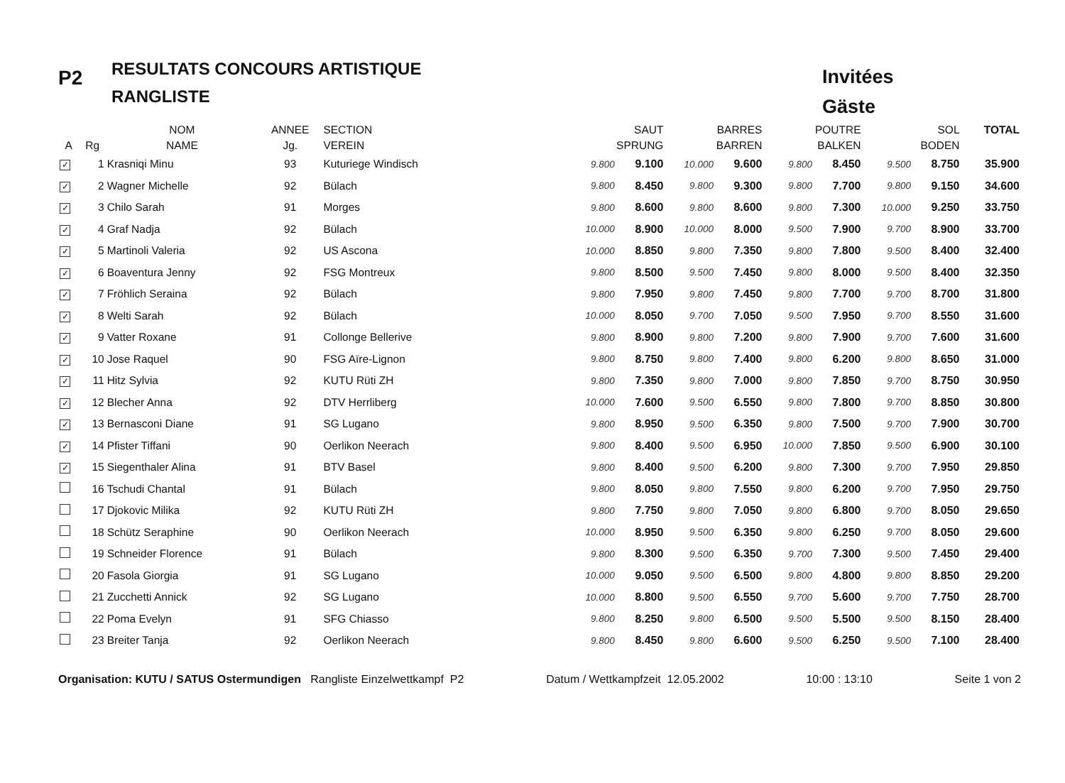P2
RESULTATS CONCOURS ARTISTIQUE
RANGLISTE
Invitées
Gäste
| | | NOM | ANNEE | SECTION | SAUT | | BARRES | | POUTRE | | SOL | | TOTAL |
| --- | --- | --- | --- | --- | --- | --- | --- | --- | --- | --- | --- | --- | --- |
| A | Rg | NAME | Jg. | VEREIN | SPRUNG | | BARREN | | BALKEN | | BODEN | | |
| ✓ | 1 | Krasniqi Minu | 93 | Kuturiege Windisch | 9.800 | 9.100 | 10.000 | 9.600 | 9.800 | 8.450 | 9.500 | 8.750 | 35.900 |
| ✓ | 2 | Wagner Michelle | 92 | Bülach | 9.800 | 8.450 | 9.800 | 9.300 | 9.800 | 7.700 | 9.800 | 9.150 | 34.600 |
| ✓ | 3 | Chilo Sarah | 91 | Morges | 9.800 | 8.600 | 9.800 | 8.600 | 9.800 | 7.300 | 10.000 | 9.250 | 33.750 |
| ✓ | 4 | Graf Nadja | 92 | Bülach | 10.000 | 8.900 | 10.000 | 8.000 | 9.500 | 7.900 | 9.700 | 8.900 | 33.700 |
| ✓ | 5 | Martinoli Valeria | 92 | US Ascona | 10.000 | 8.850 | 9.800 | 7.350 | 9.800 | 7.800 | 9.500 | 8.400 | 32.400 |
| ✓ | 6 | Boaventura Jenny | 92 | FSG Montreux | 9.800 | 8.500 | 9.500 | 7.450 | 9.800 | 8.000 | 9.500 | 8.400 | 32.350 |
| ✓ | 7 | Fröhlich Seraina | 92 | Bülach | 9.800 | 7.950 | 9.800 | 7.450 | 9.800 | 7.700 | 9.700 | 8.700 | 31.800 |
| ✓ | 8 | Welti Sarah | 92 | Bülach | 10.000 | 8.050 | 9.700 | 7.050 | 9.500 | 7.950 | 9.700 | 8.550 | 31.600 |
| ✓ | 9 | Vatter Roxane | 91 | Collonge Bellerive | 9.800 | 8.900 | 9.800 | 7.200 | 9.800 | 7.900 | 9.700 | 7.600 | 31.600 |
| ✓ | 10 | Jose Raquel | 90 | FSG Aïre-Lignon | 9.800 | 8.750 | 9.800 | 7.400 | 9.800 | 6.200 | 9.800 | 8.650 | 31.000 |
| ✓ | 11 | Hitz Sylvia | 92 | KUTU Rüti ZH | 9.800 | 7.350 | 9.800 | 7.000 | 9.800 | 7.850 | 9.700 | 8.750 | 30.950 |
| ✓ | 12 | Blecher Anna | 92 | DTV Herrliberg | 10.000 | 7.600 | 9.500 | 6.550 | 9.800 | 7.800 | 9.700 | 8.850 | 30.800 |
| ✓ | 13 | Bernasconi Diane | 91 | SG Lugano | 9.800 | 8.950 | 9.500 | 6.350 | 9.800 | 7.500 | 9.700 | 7.900 | 30.700 |
| ✓ | 14 | Pfister Tiffani | 90 | Oerlikon Neerach | 9.800 | 8.400 | 9.500 | 6.950 | 10.000 | 7.850 | 9.500 | 6.900 | 30.100 |
| ✓ | 15 | Siegenthaler Alina | 91 | BTV Basel | 9.800 | 8.400 | 9.500 | 6.200 | 9.800 | 7.300 | 9.700 | 7.950 | 29.850 |
| | 16 | Tschudi Chantal | 91 | Bülach | 9.800 | 8.050 | 9.800 | 7.550 | 9.800 | 6.200 | 9.700 | 7.950 | 29.750 |
| | 17 | Djokovic Milika | 92 | KUTU Rüti ZH | 9.800 | 7.750 | 9.800 | 7.050 | 9.800 | 6.800 | 9.700 | 8.050 | 29.650 |
| | 18 | Schütz Seraphine | 90 | Oerlikon Neerach | 10.000 | 8.950 | 9.500 | 6.350 | 9.800 | 6.250 | 9.700 | 8.050 | 29.600 |
| | 19 | Schneider Florence | 91 | Bülach | 9.800 | 8.300 | 9.500 | 6.350 | 9.700 | 7.300 | 9.500 | 7.450 | 29.400 |
| | 20 | Fasola Giorgia | 91 | SG Lugano | 10.000 | 9.050 | 9.500 | 6.500 | 9.800 | 4.800 | 9.800 | 8.850 | 29.200 |
| | 21 | Zucchetti Annick | 92 | SG Lugano | 10.000 | 8.800 | 9.500 | 6.550 | 9.700 | 5.600 | 9.700 | 7.750 | 28.700 |
| | 22 | Poma Evelyn | 91 | SFG Chiasso | 9.800 | 8.250 | 9.800 | 6.500 | 9.500 | 5.500 | 9.500 | 8.150 | 28.400 |
| | 23 | Breiter Tanja | 92 | Oerlikon Neerach | 9.800 | 8.450 | 9.800 | 6.600 | 9.500 | 6.250 | 9.500 | 7.100 | 28.400 |
Organisation: KUTU / SATUS Ostermundigen Rangliste Einzelwettkampf P2 Datum / Wettkampfzeit 12.05.2002 10:00 : 13:10 Seite 1 von 2